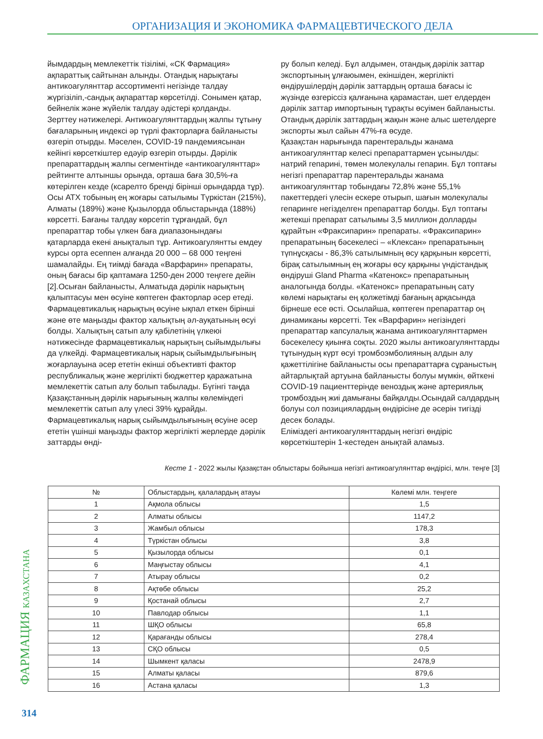ОРГАНИЗАЦИЯ И ЭКОНОМИКА ФАРМАЦЕВТИЧЕСКОГО ДЕЛА
йымдардың мемлекеттік тізілімі, «СК Фармация» ақпараттық сайтынан алынды. Отандық нарықтағы антикоагулянттар ассортименті негізінде талдау жүргізіліп,-сандық ақпараттар көрсетілді. Сонымен қатар, бейнелік және жүйелік талдау әдістері қолданды.
Зерттеу нәтижелері. Антикоагулянттардың жалпы тұтыну бағаларының индексі әр түрлі факторларға байланысты өзгеріп отырды. Мәселен, COVID-19 пандемиясынан кейінгі көрсеткіштер едәуір өзгеріп отырды. Дәрілік препараттардың жалпы сегментінде «антикоагулянттар» рейтингте алтыншы орында, орташа баға 30,5%-ға көтерілген кезде (ксарелто бренді бірінші орындарда тұр). Осы АТХ тобының ең жоғары сатылымы Түркістан (215%), Алматы (189%) және Қызылорда облыстарында (188%) көрсетті. Бағаны талдау көрсетіп тұрғандай, бұл препараттар тобы үлкен баға диапазонындағы қатарларда екені анықталып тұр. Антикоагулянтты емдеу курсы орта есеппен алғанда 20 000 – 68 000 теңгені шамалайды. Ең тиімді бағада «Варфарин» препараты, оның бағасы бір қаптамаға 1250-ден 2000 теңгеге дейін [2].Осыған байланысты, Алматыда дәрілік нарықтың қалыптасуы мен өсуіне көптеген факторлар әсер етеді. Фармацевтикалық нарықтың өсуіне ықпал еткен бірінші және өте маңызды фактор халықтың әл-ауқатының өсуі болды. Халықтың сатып алу қабілетінің үлкеюі нәтижесінде фармацевтикалық нарықтың сыйымдылығы да үлкейді. Фармацевтикалық нарық сыйымдылығының жоғарлауына әсер ететін екінші объективті фактор республикалық және жергілікті бюджеттер қаражатына мемлекеттік сатып алу болып табылады. Бүгінгі таңда Қазақстанның дәрілік нарығының жалпы көлеміндегі мемлекеттік сатып алу үлесі 39% құрайды. Фармацевтикалық нарық сыйымдылығының өсуіне әсер ететін үшінші маңызды фактор жергілікті жерлерде дәрілік заттарды өнді-
ру болып келеді. Бұл алдымен, отандық дәрілік заттар экспортының ұлғаюымен, екіншіден, жергілікті өндірушілердің дәрілік заттардың орташа бағасы іс жүзінде өзгеріссіз қалғанына қарамастан, шет елдерден дәрілік заттар импортының тұрақты өсуімен байланысты. Отандық дәрілік заттардың жақын және алыс шетелдерге экспорты жыл сайын 47%-ға өсуде.
Қазақстан нарығында парентеральды жанама антикоагулянттар келесі препараттармен ұсынылды: натрий гепарині, төмен молекулалы гепарин. Бұл топтағы негізгі препараттар парентеральды жанама антикоагулянттар тобындағы 72,8% және 55,1% пакеттердегі үлесін ескере отырып, шағын молекулалы гепаринге негізделген препараттар болды. Бұл топтағы жетекші препарат сатылымы 3,5 миллион долларды құрайтын «Фраксипарин» препараты. «Фраксипарин» препаратының бәсекелесі – «Клексан» препаратының түпнұсқасы - 86,3% сатылымның өсу қарқынын көрсетті, бірақ сатылымның ең жоғары өсу қарқыны үндістандық өндіруші Gland Pharma «Катенокс» препаратының аналогында болды. «Катенокс» препаратының сату көлемі нарықтағы ең қолжетімді бағаның арқасында бірнеше есе өсті. Осылайша, көптеген препараттар оң динамиканы көрсетті. Тек «Варфарин» негізіндегі препараттар капсулалық жанама антикоагулянттармен бәсекелесу қиынға соқты. 2020 жылы антикоагулянттарды тұтынудың күрт өсуі тромбоэмболияның алдын алу қажеттілігіне байланысты осы препараттарға сұраныстың айтарлықтай артуына байланысты болуы мүмкін, өйткені COVID-19 пациенттерінде веноздық және артериялық тромбоздың жиі дамығаны байқалды.Осындай салдардың болуы сол позициялардың өндірісіне де әсерін тигізді десек болады.
Еліміздегі антикоагулянттардың негізгі өндіріс көрсеткіштерін 1-кестеден анықтай аламыз.
Кесте 1 - 2022 жылы Қазақстан облыстары бойынша негізгі антикоагулянттар өндірісі, млн. теңге [3]
| № | Облыстардың, қалалардың атауы | Көлемі млн. теңгеге |
| --- | --- | --- |
| 1 | Ақмола облысы | 1,5 |
| 2 | Алматы облысы | 1147,2 |
| 3 | Жамбыл облысы | 178,3 |
| 4 | Түркістан облысы | 3,8 |
| 5 | Қызылорда облысы | 0,1 |
| 6 | Маңғыстау облысы | 4,1 |
| 7 | Атырау облысы | 0,2 |
| 8 | Ақтөбе облысы | 25,2 |
| 9 | Қостанай облысы | 2,7 |
| 10 | Павлодар облысы | 1,1 |
| 11 | ШҚО облысы | 65,8 |
| 12 | Қарағанды облысы | 278,4 |
| 13 | СҚО облысы | 0,5 |
| 14 | Шымкент қаласы | 2478,9 |
| 15 | Алматы қаласы | 879,6 |
| 16 | Астана қаласы | 1,3 |
ФАРМАЦИЯ КАЗАХСТАНА
314